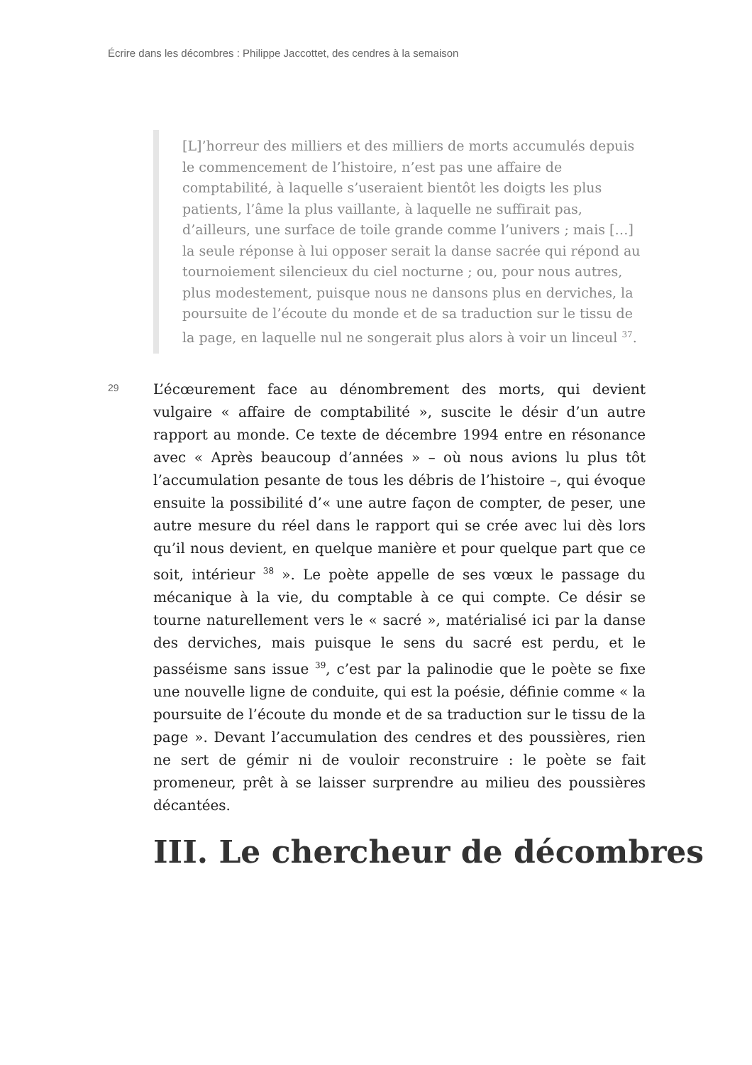Écrire dans les décombres : Philippe Jaccottet, des cendres à la semaison
[L]’horreur des milliers et des milliers de morts accumulés depuis le commencement de l’histoire, n’est pas une affaire de comptabilité, à laquelle s’useraient bientôt les doigts les plus patients, l’âme la plus vaillante, à laquelle ne suffirait pas, d’ailleurs, une surface de toile grande comme l’univers ; mais […] la seule réponse à lui opposer serait la danse sacrée qui répond au tournoiement silencieux du ciel nocturne ; ou, pour nous autres, plus modestement, puisque nous ne dansons plus en derviches, la poursuite de l’écoute du monde et de sa traduction sur le tissu de la page, en laquelle nul ne songerait plus alors à voir un linceul <sup>37</sup>.
29
L’écœurement face au dénombrement des morts, qui devient vulgaire « affaire de comptabilité », suscite le désir d’un autre rapport au monde. Ce texte de décembre 1994 entre en résonance avec « Après beaucoup d’années » – où nous avions lu plus tôt l’accumulation pesante de tous les débris de l’histoire –, qui évoque ensuite la possibilité d’« une autre façon de compter, de peser, une autre mesure du réel dans le rapport qui se crée avec lui dès lors qu’il nous devient, en quelque manière et pour quelque part que ce soit, intérieur <sup>38</sup> ». Le poète appelle de ses vœux le passage du mécanique à la vie, du comptable à ce qui compte. Ce désir se tourne naturellement vers le « sacré », matérialisé ici par la danse des derviches, mais puisque le sens du sacré est perdu, et le passéisme sans issue <sup>39</sup>, c’est par la palinodie que le poète se fixe une nouvelle ligne de conduite, qui est la poésie, définie comme « la poursuite de l’écoute du monde et de sa traduction sur le tissu de la page ». Devant l’accumulation des cendres et des poussières, rien ne sert de gémir ni de vouloir reconstruire : le poète se fait promeneur, prêt à se laisser surprendre au milieu des poussières décantées.
III. Le chercheur de décombres